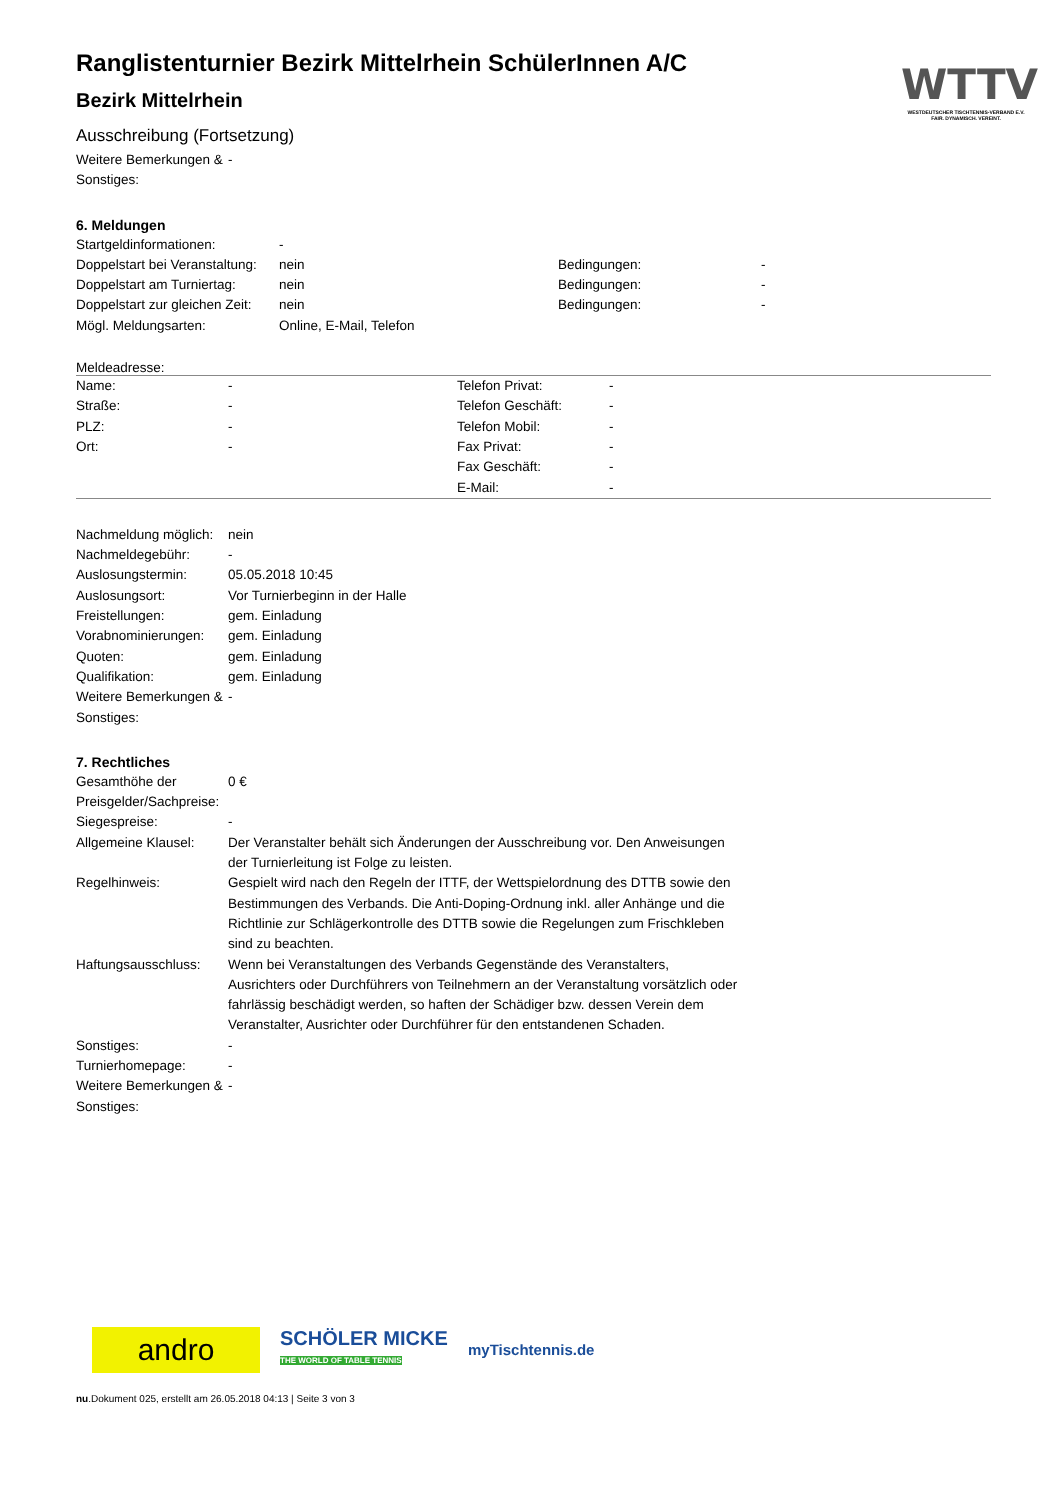WTTV
WESTDEUTSCHER TISCHTENNIS-VERBAND E.V.
FAIR. DYNAMISCH. VEREINT.
Ranglistenturnier Bezirk Mittelrhein SchülerInnen A/C
Bezirk Mittelrhein
Ausschreibung (Fortsetzung)
| Weitere Bemerkungen & Sonstiges: | - |
6. Meldungen
| Startgeldinformationen: | - | | |
| Doppelstart bei Veranstaltung: | nein | Bedingungen: | - |
| Doppelstart am Turniertag: | nein | Bedingungen: | - |
| Doppelstart zur gleichen Zeit: | nein | Bedingungen: | - |
| Mögl. Meldungsarten: | Online, E-Mail, Telefon | | |
Meldeadresse:
| Name: | - | Telefon Privat: | - |
| Straße: | - | Telefon Geschäft: | - |
| PLZ: | - | Telefon Mobil: | - |
| Ort: | - | Fax Privat: | - |
| | | Fax Geschäft: | - |
| | | E-Mail: | - |
| Nachmeldung möglich: | nein |
| Nachmeldegebühr: | - |
| Auslosungstermin: | 05.05.2018 10:45 |
| Auslosungsort: | Vor Turnierbeginn in der Halle |
| Freistellungen: | gem. Einladung |
| Vorabnominierungen: | gem. Einladung |
| Quoten: | gem. Einladung |
| Qualifikation: | gem. Einladung |
| Weitere Bemerkungen & Sonstiges: | - |
7. Rechtliches
| Gesamthöhe der Preisgelder/Sachpreise: | 0 € |
| Siegespreise: | - |
| Allgemeine Klausel: | Der Veranstalter behält sich Änderungen der Ausschreibung vor. Den Anweisungen der Turnierleitung ist Folge zu leisten. |
| Regelhinweis: | Gespielt wird nach den Regeln der ITTF, der Wettspielordnung des DTTB sowie den Bestimmungen des Verbands. Die Anti-Doping-Ordnung inkl. aller Anhänge und die Richtlinie zur Schlägerkontrolle des DTTB sowie die Regelungen zum Frischkleben sind zu beachten. |
| Haftungsausschluss: | Wenn bei Veranstaltungen des Verbands Gegenstände des Veranstalters, Ausrichters oder Durchführers von Teilnehmern an der Veranstaltung vorsätzlich oder fahrlässig beschädigt werden, so haften der Schädiger bzw. dessen Verein dem Veranstalter, Ausrichter oder Durchführer für den entstandenen Schaden. |
| Sonstiges: | - |
| Turnierhomepage: | - |
| Weitere Bemerkungen & Sonstiges: | - |
andro
SCHÖLER MICKE
THE WORLD OF TABLE TENNIS
myTischtennis.de
nu.Dokument 025, erstellt am 26.05.2018 04:13 | Seite 3 von 3